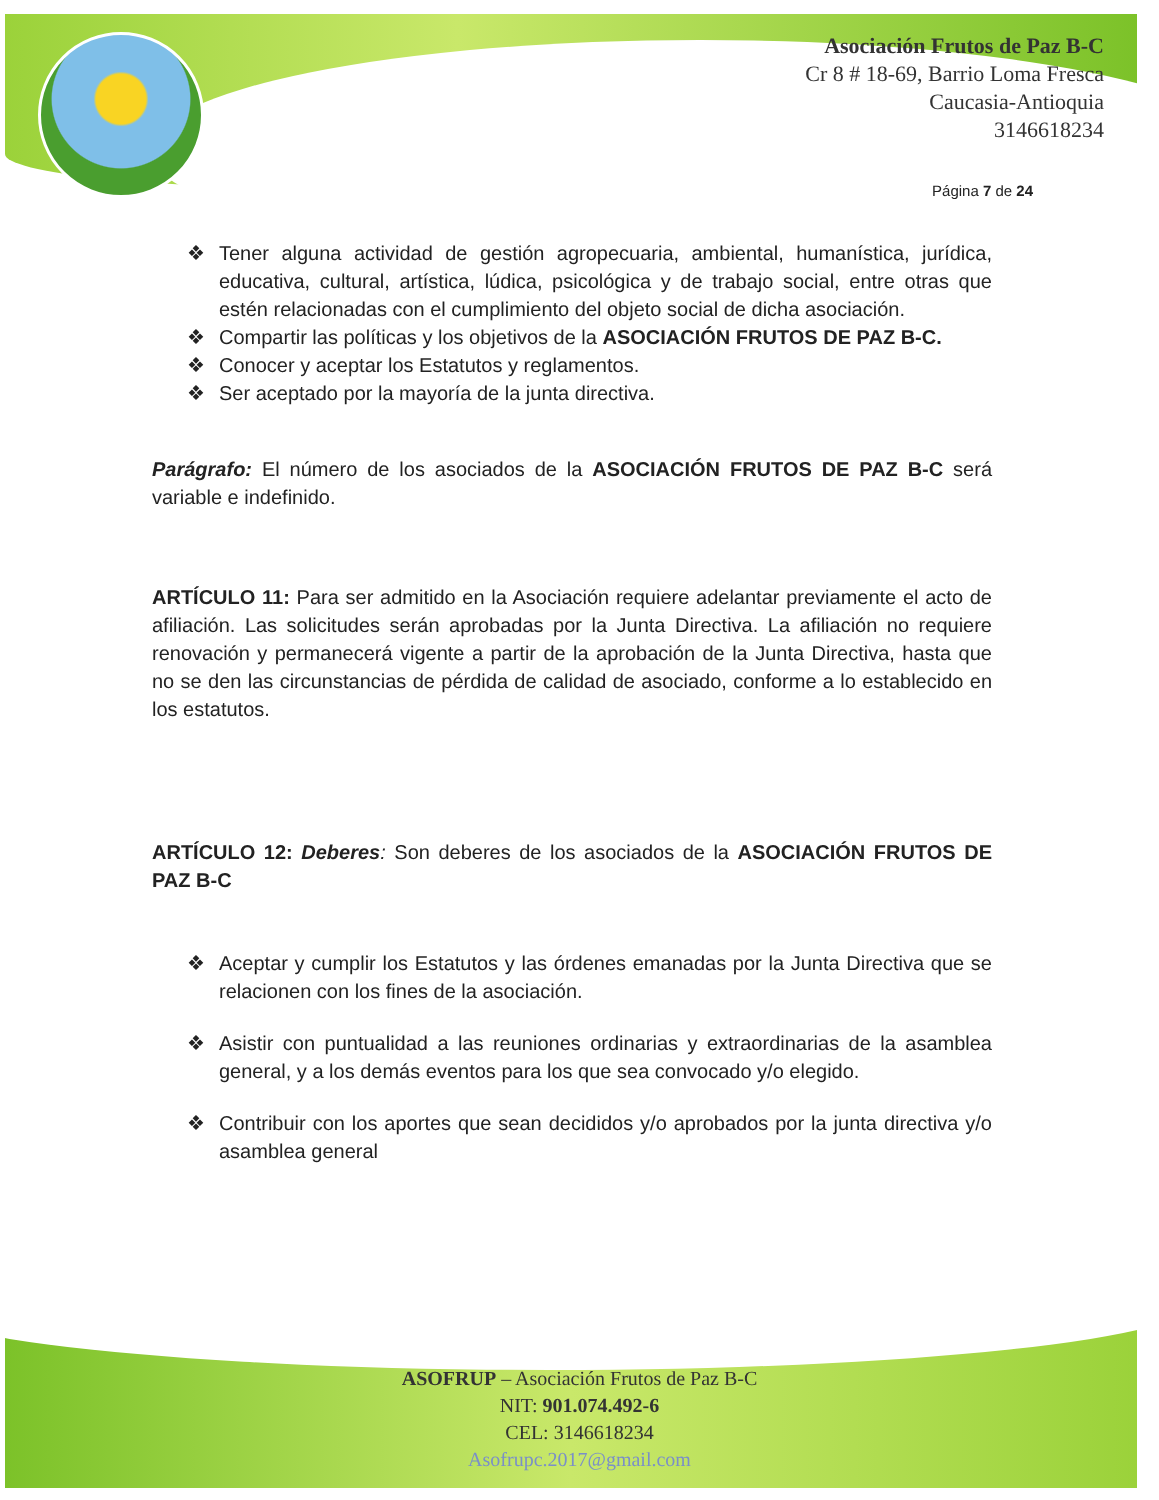Asociación Frutos de Paz B-C
Cr 8 # 18-69, Barrio Loma Fresca
Caucasia-Antioquia
3146618234
Página 7 de 24
❖ Tener alguna actividad de gestión agropecuaria, ambiental, humanística, jurídica, educativa, cultural, artística, lúdica, psicológica y de trabajo social, entre otras que estén relacionadas con el cumplimiento del objeto social de dicha asociación.
❖ Compartir las políticas y los objetivos de la ASOCIACIÓN FRUTOS DE PAZ B-C.
❖ Conocer y aceptar los Estatutos y reglamentos.
❖ Ser aceptado por la mayoría de la junta directiva.
Parágrafo: El número de los asociados de la ASOCIACIÓN FRUTOS DE PAZ B-C será variable e indefinido.
ARTÍCULO 11: Para ser admitido en la Asociación requiere adelantar previamente el acto de afiliación. Las solicitudes serán aprobadas por la Junta Directiva. La afiliación no requiere renovación y permanecerá vigente a partir de la aprobación de la Junta Directiva, hasta que no se den las circunstancias de pérdida de calidad de asociado, conforme a lo establecido en los estatutos.
ARTÍCULO 12: Deberes: Son deberes de los asociados de la ASOCIACIÓN FRUTOS DE PAZ B-C
❖ Aceptar y cumplir los Estatutos y las órdenes emanadas por la Junta Directiva que se relacionen con los fines de la asociación.
❖ Asistir con puntualidad a las reuniones ordinarias y extraordinarias de la asamblea general, y a los demás eventos para los que sea convocado y/o elegido.
❖ Contribuir con los aportes que sean decididos y/o aprobados por la junta directiva y/o asamblea general
ASOFRUP – Asociación Frutos de Paz B-C
NIT: 901.074.492-6
CEL: 3146618234
Asofrupc.2017@gmail.com